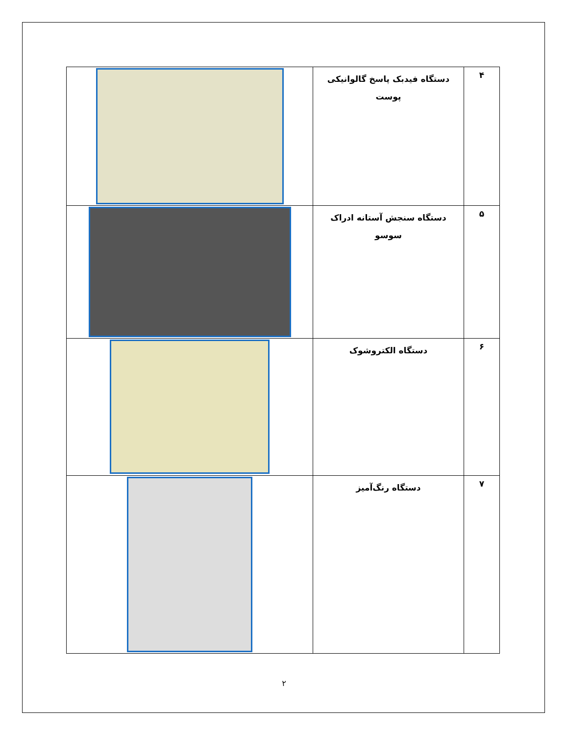| ۴ | دستگاه فیدبک پاسخ گالوانیکی پوست | |
| ۵ | دستگاه سنجش آستانه ادراک سوسو | |
| ۶ | دستگاه الکتروشوک | |
| ۷ | دستگاه رنگ‌آمیز | |
۲